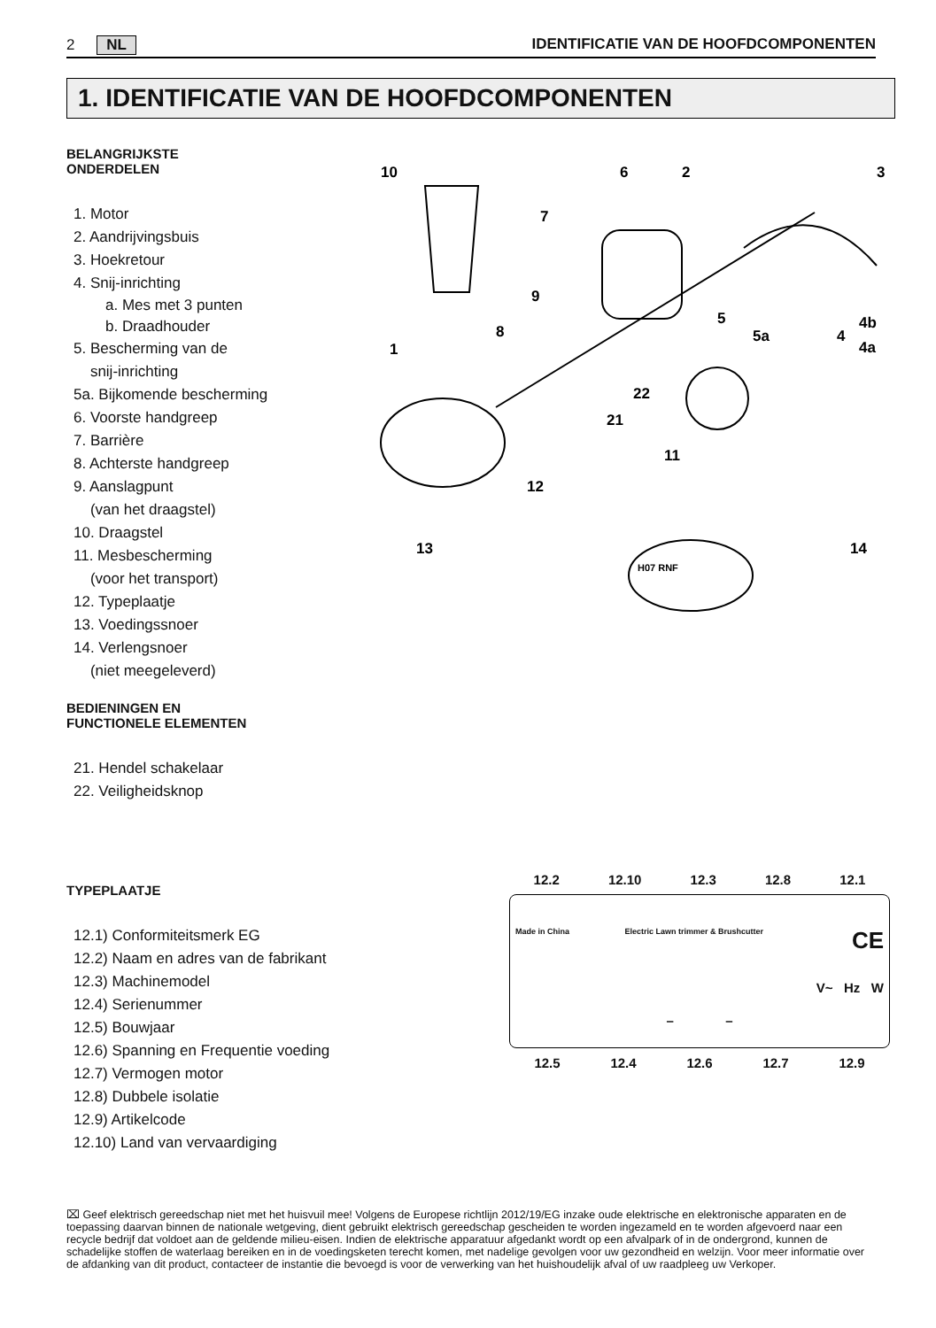2 NL IDENTIFICATIE VAN DE HOOFDCOMPONENTEN
1. IDENTIFICATIE VAN DE HOOFDCOMPONENTEN
BELANGRIJKSTE
ONDERDELEN
1. Motor
2. Aandrijvingsbuis
3. Hoekretour
4. Snij-inrichting
a. Mes met 3 punten
b. Draadhouder
5. Bescherming van de
snij-inrichting
5a. Bijkomende bescherming
6. Voorste handgreep
7. Barrière
8. Achterste handgreep
9. Aanslagpunt
(van het draagstel)
10. Draagstel
11. Mesbescherming
(voor het transport)
12. Typeplaatje
13. Voedingssnoer
14. Verlengsnoer
(niet meegeleverd)
BEDIENINGEN EN
FUNCTIONELE ELEMENTEN
21. Hendel schakelaar
22. Veiligheidsknop
TYPEPLAATJE
12.1) Conformiteitsmerk EG
12.2) Naam en adres van de fabrikant
12.3) Machinemodel
12.4) Serienummer
12.5) Bouwjaar
12.6) Spanning en Frequentie voeding
12.7) Vermogen motor
12.8) Dubbele isolatie
12.9) Artikelcode
12.10) Land van vervaardiging
10
6
2
3
7
9
8
1
5
5a
4
4b
4a
22
21
11
12
13
14
H07 RNF
12.2 12.10 12.3 12.8 12.1
Made in China Electric Lawn trimmer & Brushcutter CE
V~ Hz W
– –
12.5 12.4 12.6 12.7 12.9
⌧ Geef elektrisch gereedschap niet met het huisvuil mee! Volgens de Europese richtlijn 2012/19/EG inzake oude elektrische en elektronische apparaten en de toepassing daarvan binnen de nationale wetgeving, dient gebruikt elektrisch gereedschap gescheiden te worden ingezameld en te worden afgevoerd naar een recycle bedrijf dat voldoet aan de geldende milieu-eisen. Indien de elektrische apparatuur afgedankt wordt op een afvalpark of in de ondergrond, kunnen de schadelijke stoffen de waterlaag bereiken en in de voedingsketen terecht komen, met nadelige gevolgen voor uw gezondheid en welzijn. Voor meer informatie over de afdanking van dit product, contacteer de instantie die bevoegd is voor de verwerking van het huishoudelijk afval of uw raadpleeg uw Verkoper.